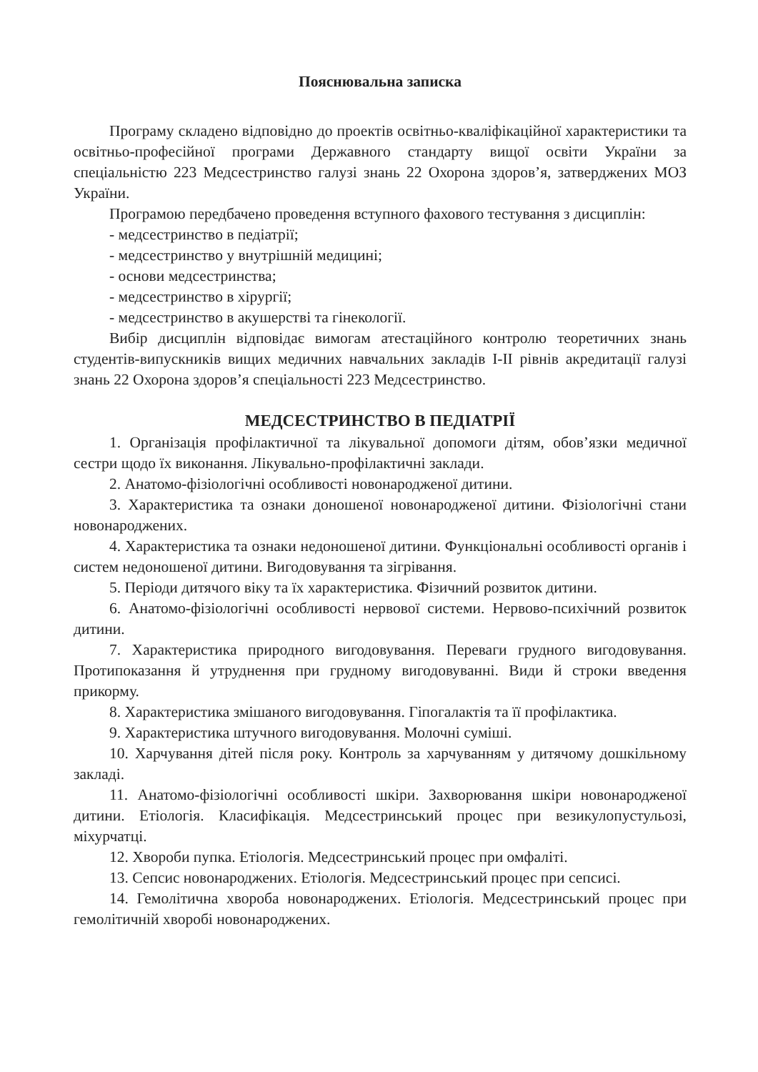Пояснювальна записка
Програму складено відповідно до проектів освітньо-кваліфікаційної характеристики та освітньо-професійної програми Державного стандарту вищої освіти України за спеціальністю 223 Медсестринство галузі знань 22 Охорона здоров’я, затверджених МОЗ України.
Програмою передбачено проведення вступного фахового тестування з дисциплін:
- медсестринство в педіатрії;
- медсестринство у внутрішній медицині;
- основи медсестринства;
- медсестринство в хірургії;
- медсестринство в акушерстві та гінекології.
Вибір дисциплін відповідає вимогам атестаційного контролю теоретичних знань студентів-випускників вищих медичних навчальних закладів І-ІІ рівнів акредитації галузі знань 22 Охорона здоров’я спеціальності 223 Медсестринство.
МЕДСЕСТРИНСТВО В ПЕДІАТРІЇ
1. Організація профілактичної та лікувальної допомоги дітям, обов’язки медичної сестри щодо їх виконання. Лікувально-профілактичні заклади.
2. Анатомо-фізіологічні особливості новонародженої дитини.
3. Характеристика та ознаки доношеної новонародженої дитини. Фізіологічні стани новонароджених.
4. Характеристика та ознаки недоношеної дитини. Функціональні особливості органів і систем недоношеної дитини. Вигодовування та зігрівання.
5. Періоди дитячого віку та їх характеристика. Фізичний розвиток дитини.
6. Анатомо-фізіологічні особливості нервової системи. Нервово-психічний розвиток дитини.
7. Характеристика природного вигодовування. Переваги грудного вигодовування. Протипоказання й утруднення при грудному вигодовуванні. Види й строки введення прикорму.
8. Характеристика змішаного вигодовування. Гіпогалактія та її профілактика.
9. Характеристика штучного вигодовування. Молочні суміші.
10. Харчування дітей після року. Контроль за харчуванням у дитячому дошкільному закладі.
11. Анатомо-фізіологічні особливості шкіри. Захворювання шкіри новонародженої дитини. Етіологія. Класифікація. Медсестринський процес при везикулопустульозі, міхурчатці.
12. Хвороби пупка. Етіологія. Медсестринський процес при омфаліті.
13. Сепсис новонароджених. Етіологія. Медсестринський процес при сепсисі.
14. Гемолітична хвороба новонароджених. Етіологія. Медсестринський процес при гемолітичній хворобі новонароджених.